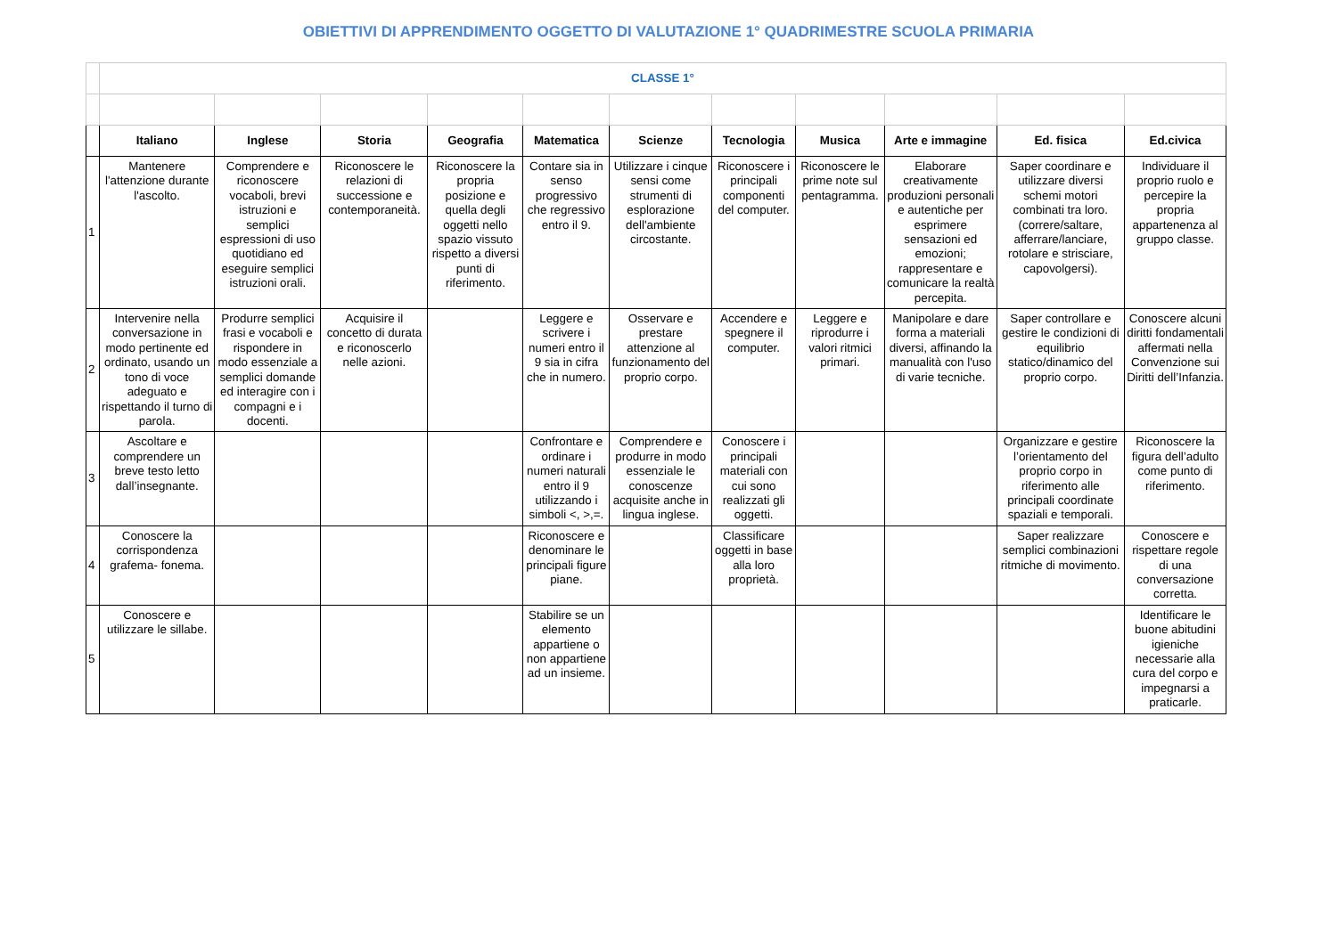OBIETTIVI DI APPRENDIMENTO OGGETTO DI VALUTAZIONE 1° QUADRIMESTRE SCUOLA PRIMARIA
| | CLASSE 1° | | | | | | | | | | |
| | Italiano | Inglese | Storia | Geografia | Matematica | Scienze | Tecnologia | Musica | Arte e immagine | Ed. fisica | Ed.civica |
| 1 | Mantenere l'attenzione durante l'ascolto. | Comprendere e riconoscere vocaboli, brevi istruzioni e semplici espressioni di uso quotidiano ed eseguire semplici istruzioni orali. | Riconoscere le relazioni di successione e contemporaneità. | Riconoscere la propria posizione e quella degli oggetti nello spazio vissuto rispetto a diversi punti di riferimento. | Contare sia in senso progressivo che regressivo entro il 9. | Utilizzare i cinque sensi come strumenti di esplorazione dell'ambiente circostante. | Riconoscere i principali componenti del computer. | Riconoscere le prime note sul pentagramma. | Elaborare creativamente produzioni personali e autentiche per esprimere sensazioni ed emozioni; rappresentare e comunicare la realtà percepita. | Saper coordinare e utilizzare diversi schemi motori combinati tra loro. (correre/saltare, afferrare/lanciare, rotolare e strisciare, capovolgersi). | Individuare il proprio ruolo e percepire la propria appartenenza al gruppo classe. |
| 2 | Intervenire nella conversazione in modo pertinente ed ordinato, usando un tono di voce adeguato e rispettando il turno di parola. | Produrre semplici frasi e vocaboli e rispondere in modo essenziale a semplici domande ed interagire con i compagni e i docenti. | Acquisire il concetto di durata e riconoscerlo nelle azioni. | | Leggere e scrivere i numeri entro il 9 sia in cifra che in numero. | Osservare e prestare attenzione al funzionamento del proprio corpo. | Accendere e spegnere il computer. | Leggere e riprodurre i valori ritmici primari. | Manipolare e dare forma a materiali diversi, affinando la manualità con l'uso di varie tecniche. | Saper controllare e gestire le condizioni di equilibrio statico/dinamico del proprio corpo. | Conoscere alcuni diritti fondamentali affermati nella Convenzione sui Diritti dell’Infanzia. |
| 3 | Ascoltare e comprendere un breve testo letto dall’insegnante. | | | | Confrontare e ordinare i numeri naturali entro il 9 utilizzando i simboli <, >,=. | Comprendere e produrre in modo essenziale le conoscenze acquisite anche in lingua inglese. | Conoscere i principali materiali con cui sono realizzati gli oggetti. | | | Organizzare e gestire l’orientamento del proprio corpo in riferimento alle principali coordinate spaziali e temporali. | Riconoscere la figura dell’adulto come punto di riferimento. |
| 4 | Conoscere la corrispondenza grafema- fonema. | | | | Riconoscere e denominare le principali figure piane. | | Classificare oggetti in base alla loro proprietà. | | | Saper realizzare semplici combinazioni ritmiche di movimento. | Conoscere e rispettare regole di una conversazione corretta. |
| 5 | Conoscere e utilizzare le sillabe. | | | | Stabilire se un elemento appartiene o non appartiene ad un insieme. | | | | | | Identificare le buone abitudini igieniche necessarie alla cura del corpo e impegnarsi a praticarle. |